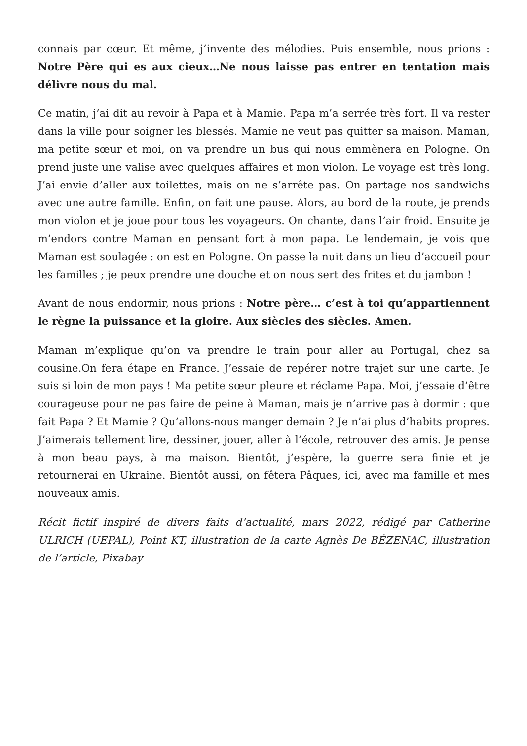connais par cœur. Et même, j’invente des mélodies. Puis ensemble, nous prions : Notre Père qui es aux cieux…Ne nous laisse pas entrer en tentation mais délivre nous du mal.
Ce matin, j’ai dit au revoir à Papa et à Mamie. Papa m’a serrée très fort. Il va rester dans la ville pour soigner les blessés. Mamie ne veut pas quitter sa maison. Maman, ma petite sœur et moi, on va prendre un bus qui nous emmènera en Pologne. On prend juste une valise avec quelques affaires et mon violon. Le voyage est très long. J’ai envie d’aller aux toilettes, mais on ne s’arrête pas. On partage nos sandwichs avec une autre famille. Enfin, on fait une pause. Alors, au bord de la route, je prends mon violon et je joue pour tous les voyageurs. On chante, dans l’air froid. Ensuite je m’endors contre Maman en pensant fort à mon papa. Le lendemain, je vois que Maman est soulagée : on est en Pologne. On passe la nuit dans un lieu d’accueil pour les familles ; je peux prendre une douche et on nous sert des frites et du jambon !
Avant de nous endormir, nous prions : Notre père… c’est à toi qu’appartiennent le règne la puissance et la gloire. Aux siècles des siècles. Amen.
Maman m’explique qu’on va prendre le train pour aller au Portugal, chez sa cousine.On fera étape en France. J’essaie de repérer notre trajet sur une carte. Je suis si loin de mon pays ! Ma petite sœur pleure et réclame Papa. Moi, j’essaie d’être courageuse pour ne pas faire de peine à Maman, mais je n’arrive pas à dormir : que fait Papa ? Et Mamie ? Qu’allons-nous manger demain ? Je n’ai plus d’habits propres. J’aimerais tellement lire, dessiner, jouer, aller à l’école, retrouver des amis. Je pense à mon beau pays, à ma maison. Bientôt, j’espère, la guerre sera finie et je retournerai en Ukraine. Bientôt aussi, on fêtera Pâques, ici, avec ma famille et mes nouveaux amis.
Récit fictif inspiré de divers faits d’actualité, mars 2022, rédigé par Catherine ULRICH (UEPAL), Point KT, illustration de la carte Agnès De BÉZENAC, illustration de l’article, Pixabay